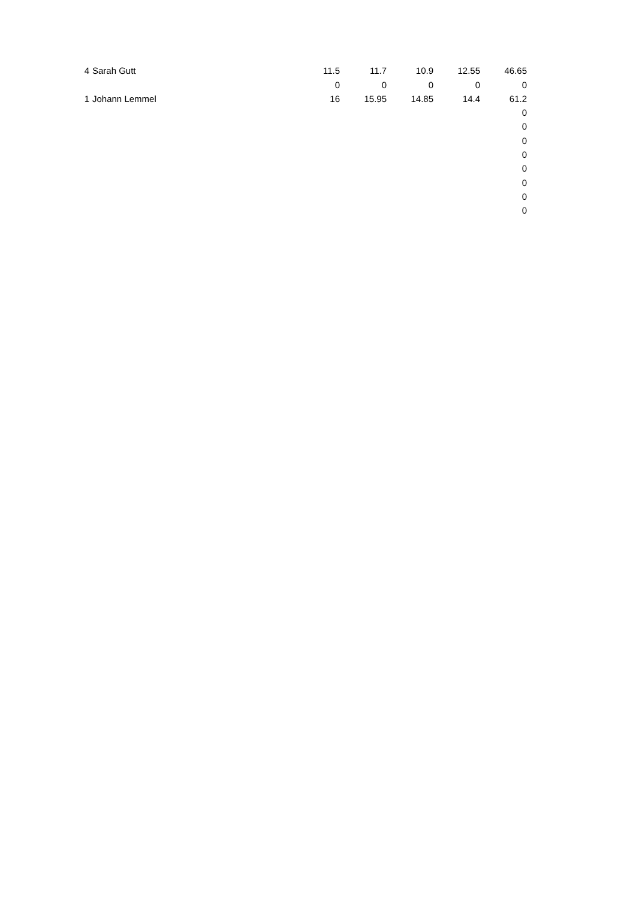| 4 | Sarah Gutt | 11.5 | 11.7 | 10.9 | 12.55 | 46.65 |
| | | 0 | 0 | 0 | 0 | 0 |
| 1 | Johann Lemmel | 16 | 15.95 | 14.85 | 14.4 | 61.2 |
| | | | | | | 0 |
| | | | | | | 0 |
| | | | | | | 0 |
| | | | | | | 0 |
| | | | | | | 0 |
| | | | | | | 0 |
| | | | | | | 0 |
| | | | | | | 0 |